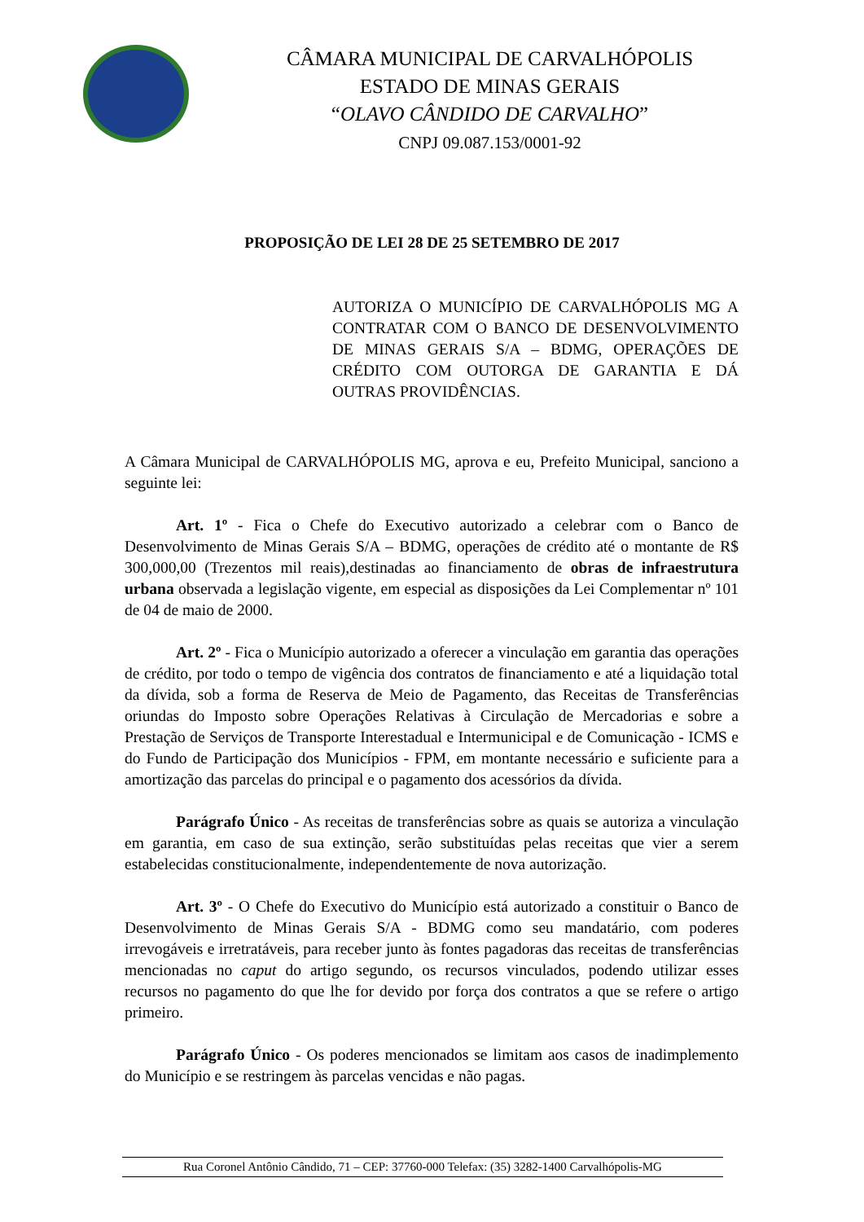CÂMARA MUNICIPAL DE CARVALHÓPOLIS
ESTADO DE MINAS GERAIS
“OLAVO CÂNDIDO DE CARVALHO”
CNPJ 09.087.153/0001-92
PROPOSIÇÃO DE LEI 28 DE 25 SETEMBRO DE 2017
AUTORIZA O MUNICÍPIO DE CARVALHÓPOLIS MG A CONTRATAR COM O BANCO DE DESENVOLVIMENTO DE MINAS GERAIS S/A – BDMG, OPERAÇÕES DE CRÉDITO COM OUTORGA DE GARANTIA E DÁ OUTRAS PROVIDÊNCIAS.
A Câmara Municipal de CARVALHÓPOLIS MG, aprova e eu, Prefeito Municipal, sanciono a seguinte lei:
Art. 1º - Fica o Chefe do Executivo autorizado a celebrar com o Banco de Desenvolvimento de Minas Gerais S/A – BDMG, operações de crédito até o montante de R$ 300,000,00 (Trezentos mil reais),destinadas ao financiamento de obras de infraestrutura urbana observada a legislação vigente, em especial as disposições da Lei Complementar nº 101 de 04 de maio de 2000.
Art. 2º - Fica o Município autorizado a oferecer a vinculação em garantia das operações de crédito, por todo o tempo de vigência dos contratos de financiamento e até a liquidação total da dívida, sob a forma de Reserva de Meio de Pagamento, das Receitas de Transferências oriundas do Imposto sobre Operações Relativas à Circulação de Mercadorias e sobre a Prestação de Serviços de Transporte Interestadual e Intermunicipal e de Comunicação - ICMS e do Fundo de Participação dos Municípios - FPM, em montante necessário e suficiente para a amortização das parcelas do principal e o pagamento dos acessórios da dívida.
Parágrafo Único - As receitas de transferências sobre as quais se autoriza a vinculação em garantia, em caso de sua extinção, serão substituídas pelas receitas que vier a serem estabelecidas constitucionalmente, independentemente de nova autorização.
Art. 3º - O Chefe do Executivo do Município está autorizado a constituir o Banco de Desenvolvimento de Minas Gerais S/A - BDMG como seu mandatário, com poderes irrevogáveis e irretratáveis, para receber junto às fontes pagadoras das receitas de transferências mencionadas no caput do artigo segundo, os recursos vinculados, podendo utilizar esses recursos no pagamento do que lhe for devido por força dos contratos a que se refere o artigo primeiro.
Parágrafo Único - Os poderes mencionados se limitam aos casos de inadimplemento do Município e se restringem às parcelas vencidas e não pagas.
Rua Coronel Antônio Cândido, 71 – CEP: 37760-000 Telefax: (35) 3282-1400 Carvalhópolis-MG